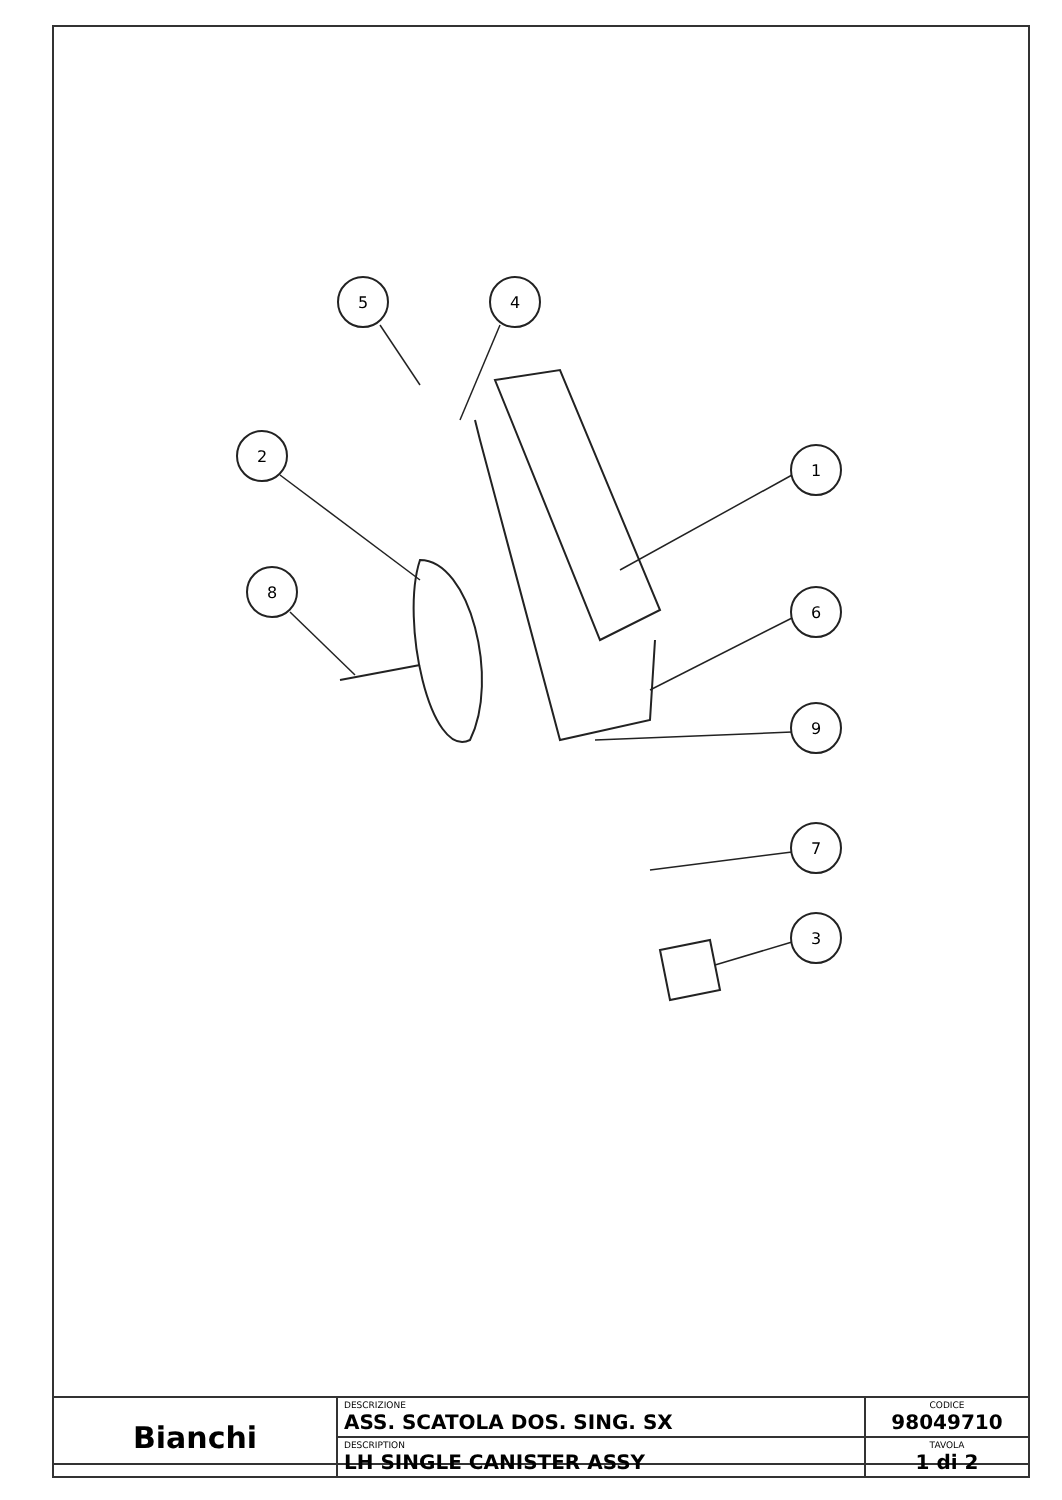5
4
2
1
8
6
9
7
3
| Bianchi | DESCRIZIONE ASS. SCATOLA DOS. SING. SX | CODICE 98049710 |
| | DESCRIPTION LH SINGLE CANISTER ASSY | TAVOLA 1 di 2 |